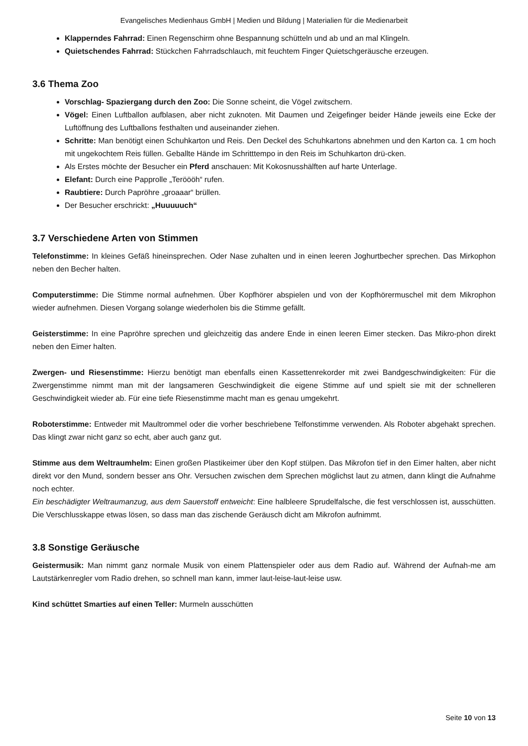Evangelisches Medienhaus GmbH | Medien und Bildung | Materialien für die Medienarbeit
Klapperndes Fahrrad: Einen Regenschirm ohne Bespannung schütteln und ab und an mal Klingeln.
Quietschendes Fahrrad: Stückchen Fahrradschlauch, mit feuchtem Finger Quietschgeräusche erzeugen.
3.6 Thema Zoo
Vorschlag- Spaziergang durch den Zoo: Die Sonne scheint, die Vögel zwitschern.
Vögel: Einen Luftballon aufblasen, aber nicht zuknoten. Mit Daumen und Zeigefinger beider Hände jeweils eine Ecke der Luftöffnung des Luftballons festhalten und auseinander ziehen.
Schritte: Man benötigt einen Schuhkarton und Reis. Den Deckel des Schuhkartons abnehmen und den Karton ca. 1 cm hoch mit ungekochtem Reis füllen. Geballte Hände im Schritttempo in den Reis im Schuhkarton drü-cken.
Als Erstes möchte der Besucher ein Pferd anschauen: Mit Kokosnusshälften auf harte Unterlage.
Elefant: Durch eine Papprolle „Teröööh“ rufen.
Raubtiere: Durch Papröhre „groaaar“ brüllen.
Der Besucher erschrickt: „Huuuuuch“
3.7 Verschiedene Arten von Stimmen
Telefonstimme: In kleines Gefäß hineinsprechen. Oder Nase zuhalten und in einen leeren Joghurtbecher sprechen. Das Mirkophon neben den Becher halten.
Computerstimme: Die Stimme normal aufnehmen. Über Kopfhörer abspielen und von der Kopfhörermuschel mit dem Mikrophon wieder aufnehmen. Diesen Vorgang solange wiederholen bis die Stimme gefällt.
Geisterstimme: In eine Papröhre sprechen und gleichzeitig das andere Ende in einen leeren Eimer stecken. Das Mikro-phon direkt neben den Eimer halten.
Zwergen- und Riesenstimme: Hierzu benötigt man ebenfalls einen Kassettenrekorder mit zwei Bandgeschwindigkeiten: Für die Zwergenstimme nimmt man mit der langsameren Geschwindigkeit die eigene Stimme auf und spielt sie mit der schnelleren Geschwindigkeit wieder ab. Für eine tiefe Riesenstimme macht man es genau umgekehrt.
Roboterstimme: Entweder mit Maultrommel oder die vorher beschriebene Telfonstimme verwenden. Als Roboter abgehakt sprechen. Das klingt zwar nicht ganz so echt, aber auch ganz gut.
Stimme aus dem Weltraumhelm: Einen großen Plastikeimer über den Kopf stülpen. Das Mikrofon tief in den Eimer halten, aber nicht direkt vor den Mund, sondern besser ans Ohr. Versuchen zwischen dem Sprechen möglichst laut zu atmen, dann klingt die Aufnahme noch echter.
Ein beschädigter Weltraumanzug, aus dem Sauerstoff entweicht: Eine halbleere Sprudelfalsche, die fest verschlossen ist, ausschütten. Die Verschlusskappe etwas lösen, so dass man das zischende Geräusch dicht am Mikrofon aufnimmt.
3.8 Sonstige Geräusche
Geistermusik: Man nimmt ganz normale Musik von einem Plattenspieler oder aus dem Radio auf. Während der Aufnah-me am Lautstärkenregler vom Radio drehen, so schnell man kann, immer laut-leise-laut-leise usw.
Kind schüttet Smarties auf einen Teller: Murmeln ausschütten
Seite 10 von 13